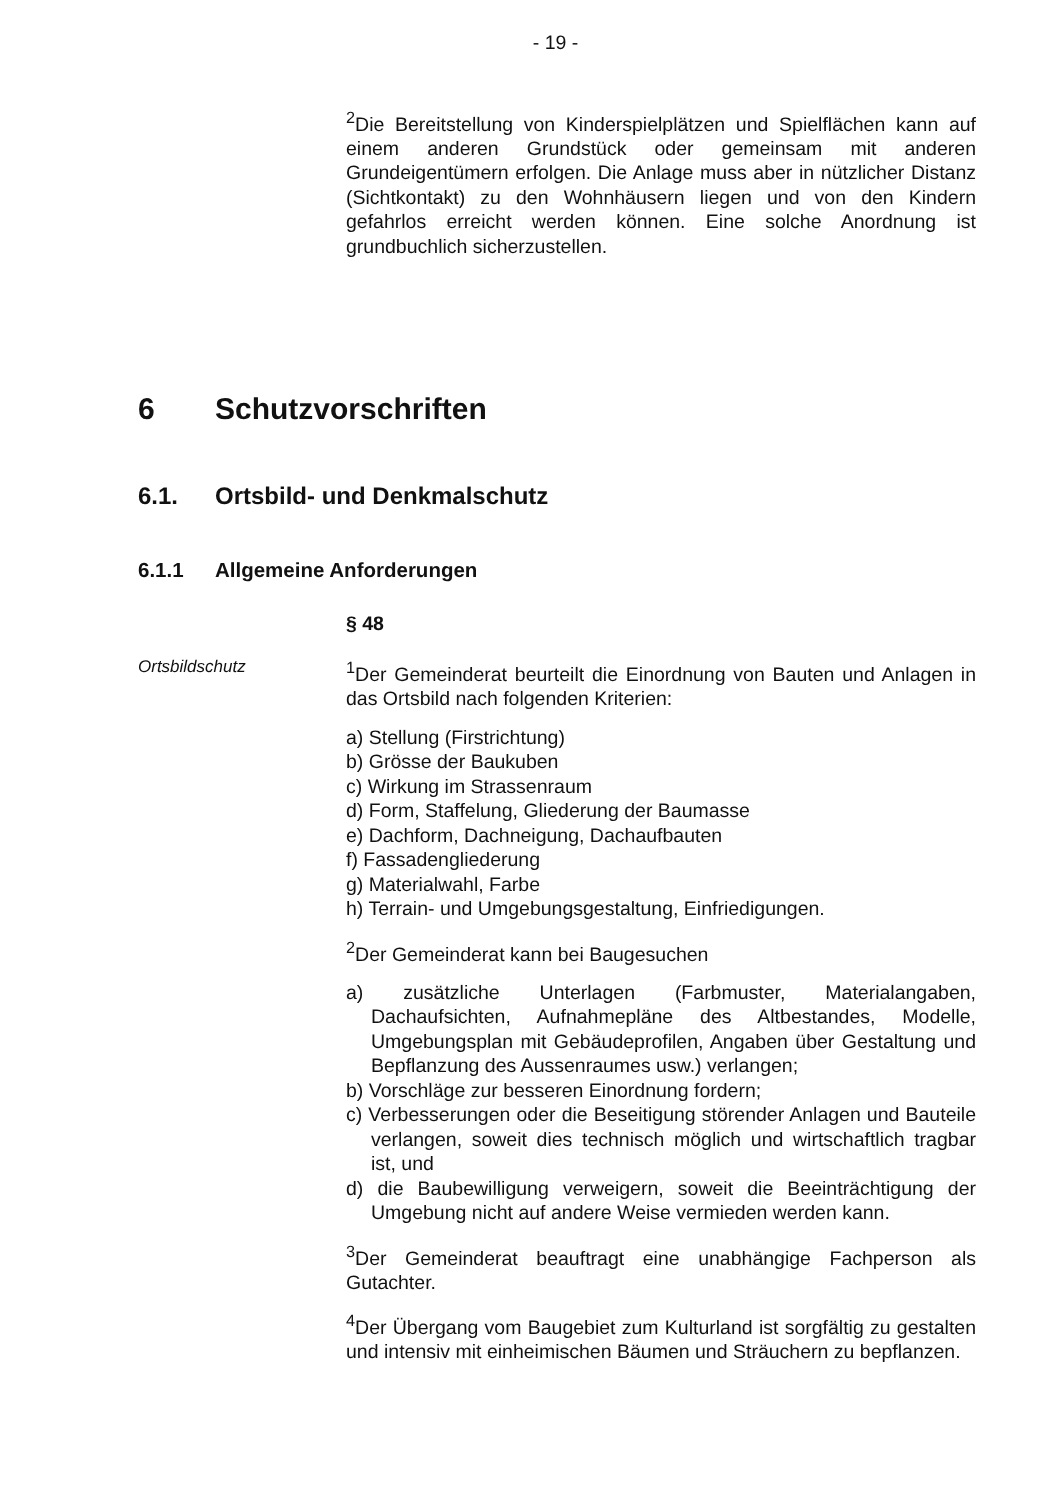- 19 -
<sup>2</sup> Die Bereitstellung von Kinderspielplätzen und Spielflächen kann auf einem anderen Grundstück oder gemeinsam mit anderen Grundeigentümern erfolgen. Die Anlage muss aber in nützlicher Distanz (Sichtkontakt) zu den Wohnhäusern liegen und von den Kindern gefahrlos erreicht werden können. Eine solche Anordnung ist grundbuchlich sicherzustellen.
6 Schutzvorschriften
6.1. Ortsbild- und Denkmalschutz
6.1.1 Allgemeine Anforderungen
§ 48
Ortsbildschutz <sup>1</sup> Der Gemeinderat beurteilt die Einordnung von Bauten und Anlagen in das Ortsbild nach folgenden Kriterien:
a) Stellung (Firstrichtung)
b) Grösse der Baukuben
c) Wirkung im Strassenraum
d) Form, Staffelung, Gliederung der Baumasse
e) Dachform, Dachneigung, Dachaufbauten
f) Fassadengliederung
g) Materialwahl, Farbe
h) Terrain- und Umgebungsgestaltung, Einfriedigungen.
<sup>2</sup> Der Gemeinderat kann bei Baugesuchen
a) zusätzliche Unterlagen (Farbmuster, Materialangaben, Dachaufsichten, Aufnahmepläne des Altbestandes, Modelle, Umgebungsplan mit Gebäudeprofilen, Angaben über Gestaltung und Bepflanzung des Aussenraumes usw.) verlangen;
b) Vorschläge zur besseren Einordnung fordern;
c) Verbesserungen oder die Beseitigung störender Anlagen und Bauteile verlangen, soweit dies technisch möglich und wirtschaftlich tragbar ist, und
d) die Baubewilligung verweigern, soweit die Beeinträchtigung der Umgebung nicht auf andere Weise vermieden werden kann.
<sup>3</sup> Der Gemeinderat beauftragt eine unabhängige Fachperson als Gutachter.
<sup>4</sup> Der Übergang vom Baugebiet zum Kulturland ist sorgfältig zu gestalten und intensiv mit einheimischen Bäumen und Sträuchern zu bepflanzen.